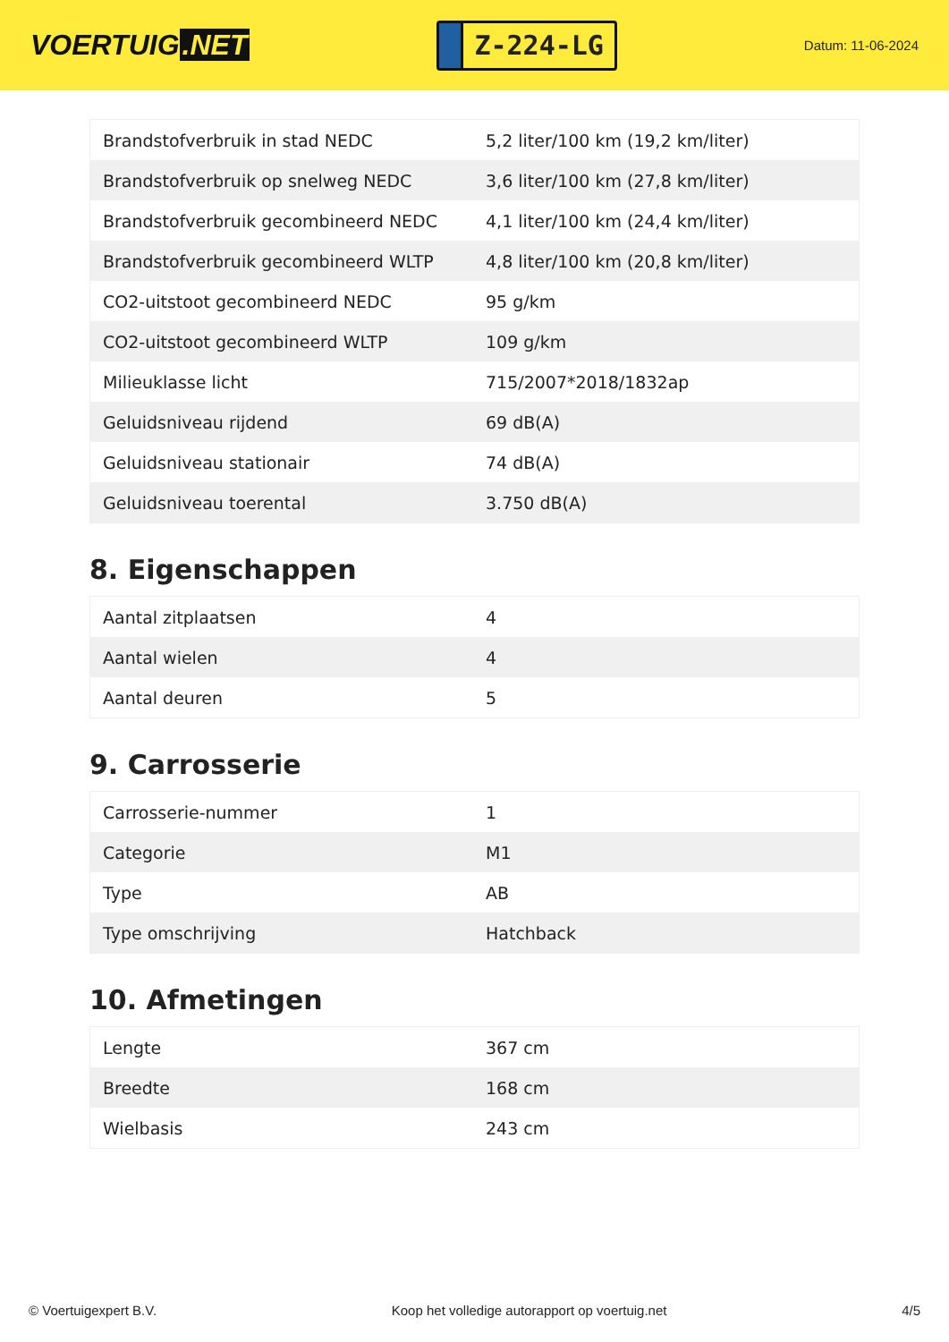VOERTUIG.NET
Z-224-LG
Datum: 11-06-2024
| Brandstofverbruik in stad NEDC | 5,2 liter/100 km (19,2 km/liter) |
| Brandstofverbruik op snelweg NEDC | 3,6 liter/100 km (27,8 km/liter) |
| Brandstofverbruik gecombineerd NEDC | 4,1 liter/100 km (24,4 km/liter) |
| Brandstofverbruik gecombineerd WLTP | 4,8 liter/100 km (20,8 km/liter) |
| CO2-uitstoot gecombineerd NEDC | 95 g/km |
| CO2-uitstoot gecombineerd WLTP | 109 g/km |
| Milieuklasse licht | 715/2007*2018/1832ap |
| Geluidsniveau rijdend | 69 dB(A) |
| Geluidsniveau stationair | 74 dB(A) |
| Geluidsniveau toerental | 3.750 dB(A) |
8. Eigenschappen
| Aantal zitplaatsen | 4 |
| Aantal wielen | 4 |
| Aantal deuren | 5 |
9. Carrosserie
| Carrosserie-nummer | 1 |
| Categorie | M1 |
| Type | AB |
| Type omschrijving | Hatchback |
10. Afmetingen
| Lengte | 367 cm |
| Breedte | 168 cm |
| Wielbasis | 243 cm |
© Voertuigexpert B.V. Koop het volledige autorapport op voertuig.net 4/5